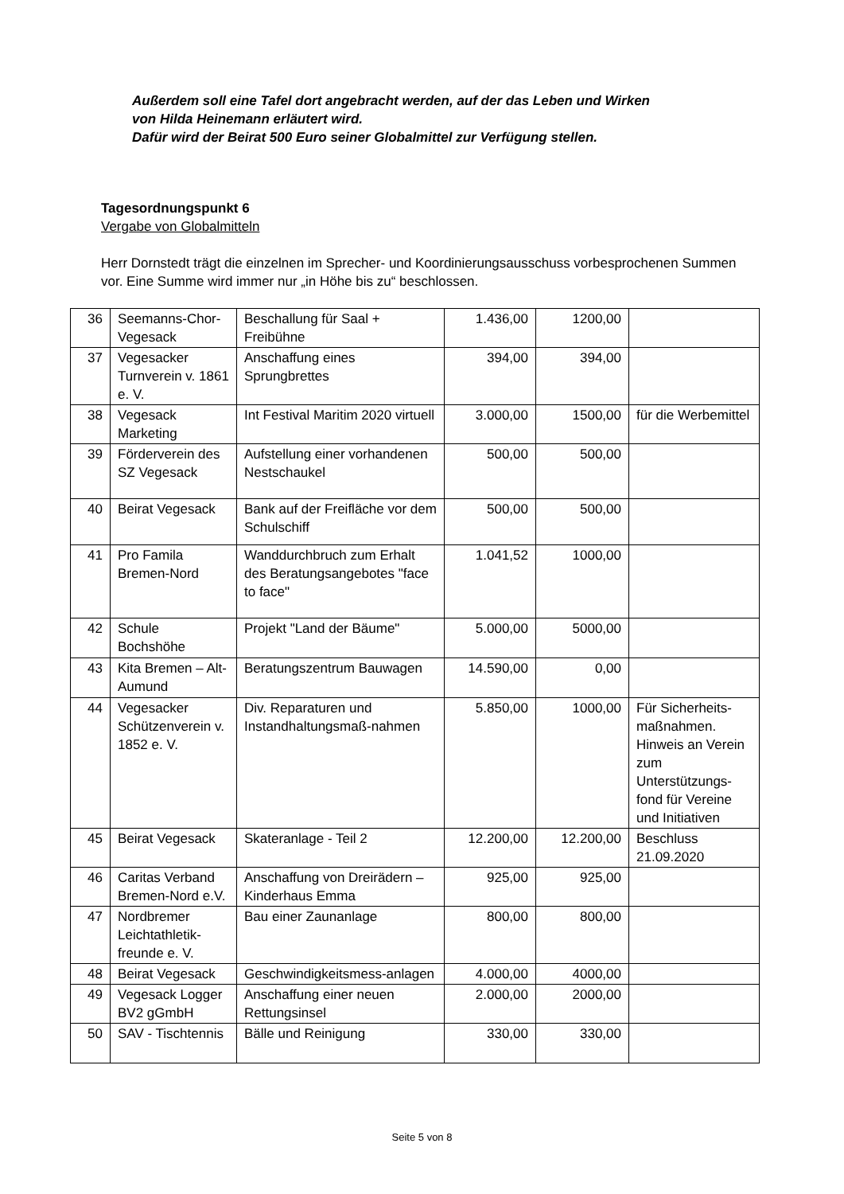Außerdem soll eine Tafel dort angebracht werden, auf der das Leben und Wirken
von Hilda Heinemann erläutert wird.
Dafür wird der Beirat 500 Euro seiner Globalmittel zur Verfügung stellen.
Tagesordnungspunkt 6
Vergabe von Globalmitteln
Herr Dornstedt trägt die einzelnen im Sprecher- und Koordinierungsausschuss vorbesprochenen Summen vor. Eine Summe wird immer nur „in Höhe bis zu“ beschlossen.
| 36 | Seemanns-Chor-Vegesack | Beschallung für Saal + Freibühne | 1.436,00 | 1200,00 | |
| 37 | Vegesacker Turnverein v. 1861 e. V. | Anschaffung eines Sprungbrettes | 394,00 | 394,00 | |
| 38 | Vegesack Marketing | Int Festival Maritim 2020 virtuell | 3.000,00 | 1500,00 | für die Werbemittel |
| 39 | Förderverein des SZ Vegesack | Aufstellung einer vorhandenen Nestschaukel | 500,00 | 500,00 | |
| 40 | Beirat Vegesack | Bank auf der Freifläche vor dem Schulschiff | 500,00 | 500,00 | |
| 41 | Pro Famila Bremen-Nord | Wanddurchbruch zum Erhalt des Beratungsangebotes "face to face" | 1.041,52 | 1000,00 | |
| 42 | Schule Bochshöhe | Projekt "Land der Bäume" | 5.000,00 | 5000,00 | |
| 43 | Kita Bremen – Alt-Aumund | Beratungszentrum Bauwagen | 14.590,00 | 0,00 | |
| 44 | Vegesacker Schützenverein v. 1852 e. V. | Div. Reparaturen und Instandhaltungsmaß-nahmen | 5.850,00 | 1000,00 | Für Sicherheits-maßnahmen. Hinweis an Verein zum Unterstützungs-fond für Vereine und Initiativen |
| 45 | Beirat Vegesack | Skateranlage - Teil 2 | 12.200,00 | 12.200,00 | Beschluss 21.09.2020 |
| 46 | Caritas Verband Bremen-Nord e.V. | Anschaffung von Dreirädern – Kinderhaus Emma | 925,00 | 925,00 | |
| 47 | Nordbremer Leichtathletik-freunde e. V. | Bau einer Zaunanlage | 800,00 | 800,00 | |
| 48 | Beirat Vegesack | Geschwindigkeitsmess-anlagen | 4.000,00 | 4000,00 | |
| 49 | Vegesack Logger BV2 gGmbH | Anschaffung einer neuen Rettungsinsel | 2.000,00 | 2000,00 | |
| 50 | SAV - Tischtennis | Bälle und Reinigung | 330,00 | 330,00 | |
Seite 5 von 8